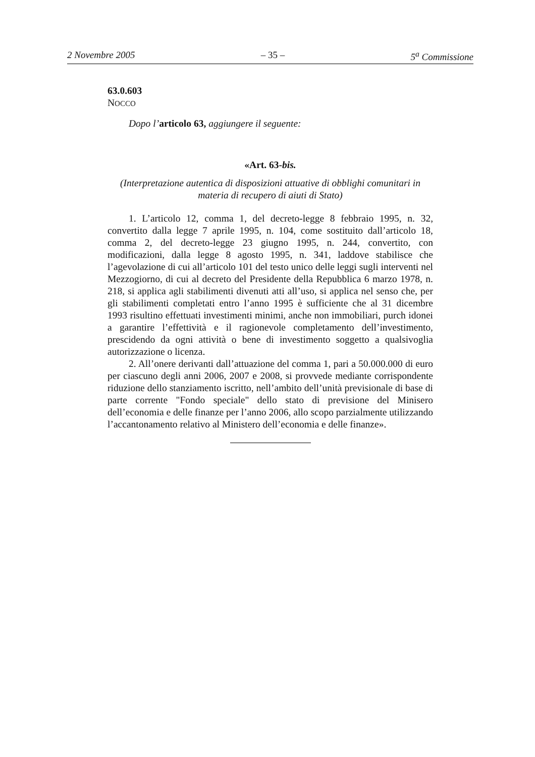2 Novembre 2005 – 35 – 5<sup>a</sup> Commissione
63.0.603
NOCCO
Dopo l’articolo 63, aggiungere il seguente:
«Art. 63-bis.
(Interpretazione autentica di disposizioni attuative di obblighi comunitari in materia di recupero di aiuti di Stato)
1. L’articolo 12, comma 1, del decreto-legge 8 febbraio 1995, n. 32, convertito dalla legge 7 aprile 1995, n. 104, come sostituito dall’articolo 18, comma 2, del decreto-legge 23 giugno 1995, n. 244, convertito, con modificazioni, dalla legge 8 agosto 1995, n. 341, laddove stabilisce che l’agevolazione di cui all’articolo 101 del testo unico delle leggi sugli interventi nel Mezzogiorno, di cui al decreto del Presidente della Repubblica 6 marzo 1978, n. 218, si applica agli stabilimenti divenuti atti all’uso, si applica nel senso che, per gli stabilimenti completati entro l’anno 1995 è sufficiente che al 31 dicembre 1993 risultino effettuati investimenti minimi, anche non immobiliari, purch idonei a garantire l’effettività e il ragionevole completamento dell’investimento, prescidendo da ogni attività o bene di investimento soggetto a qualsivoglia autorizzazione o licenza.
2. All’onere derivanti dall’attuazione del comma 1, pari a 50.000.000 di euro per ciascuno degli anni 2006, 2007 e 2008, si provvede mediante corrispondente riduzione dello stanziamento iscritto, nell’ambito dell’unità previsionale di base di parte corrente "Fondo speciale" dello stato di previsione del Minisero dell’economia e delle finanze per l’anno 2006, allo scopo parzialmente utilizzando l’accantonamento relativo al Ministero dell’economia e delle finanze».